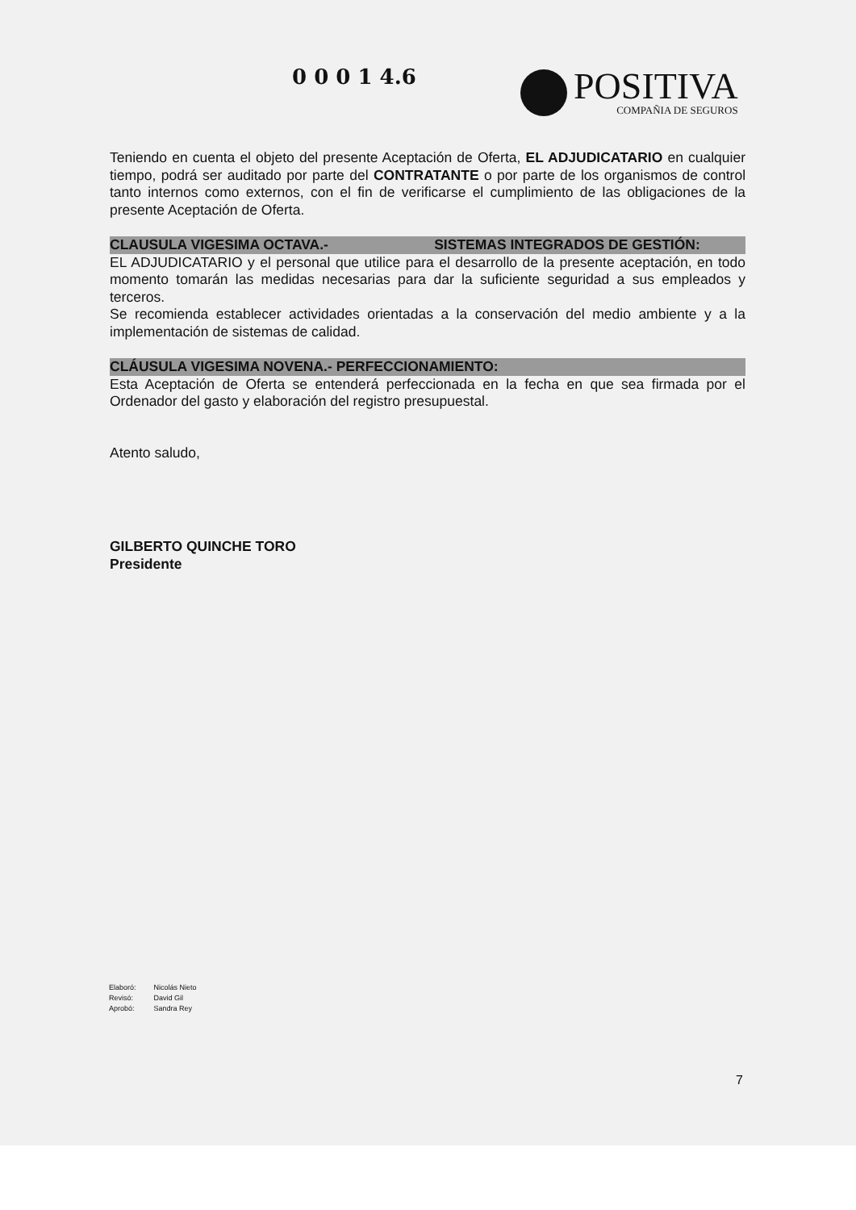0 0 0 1 4.6
POSITIVA
COMPAÑIA DE SEGUROS
Teniendo en cuenta el objeto del presente Aceptación de Oferta, EL ADJUDICATARIO en cualquier tiempo, podrá ser auditado por parte del CONTRATANTE o por parte de los organismos de control tanto internos como externos, con el fin de verificarse el cumplimiento de las obligaciones de la presente Aceptación de Oferta.
CLAUSULA VIGESIMA OCTAVA.- SISTEMAS INTEGRADOS DE GESTIÓN:
EL ADJUDICATARIO y el personal que utilice para el desarrollo de la presente aceptación, en todo momento tomarán las medidas necesarias para dar la suficiente seguridad a sus empleados y terceros.
Se recomienda establecer actividades orientadas a la conservación del medio ambiente y a la implementación de sistemas de calidad.
CLÁUSULA VIGESIMA NOVENA.- PERFECCIONAMIENTO:
Esta Aceptación de Oferta se entenderá perfeccionada en la fecha en que sea firmada por el Ordenador del gasto y elaboración del registro presupuestal.
Atento saludo,
GILBERTO QUINCHE TORO
Presidente
| Elaboró: | Nicolás Nieto |
| Revisó: | David Gil |
| Aprobó: | Sandra Rey |
7